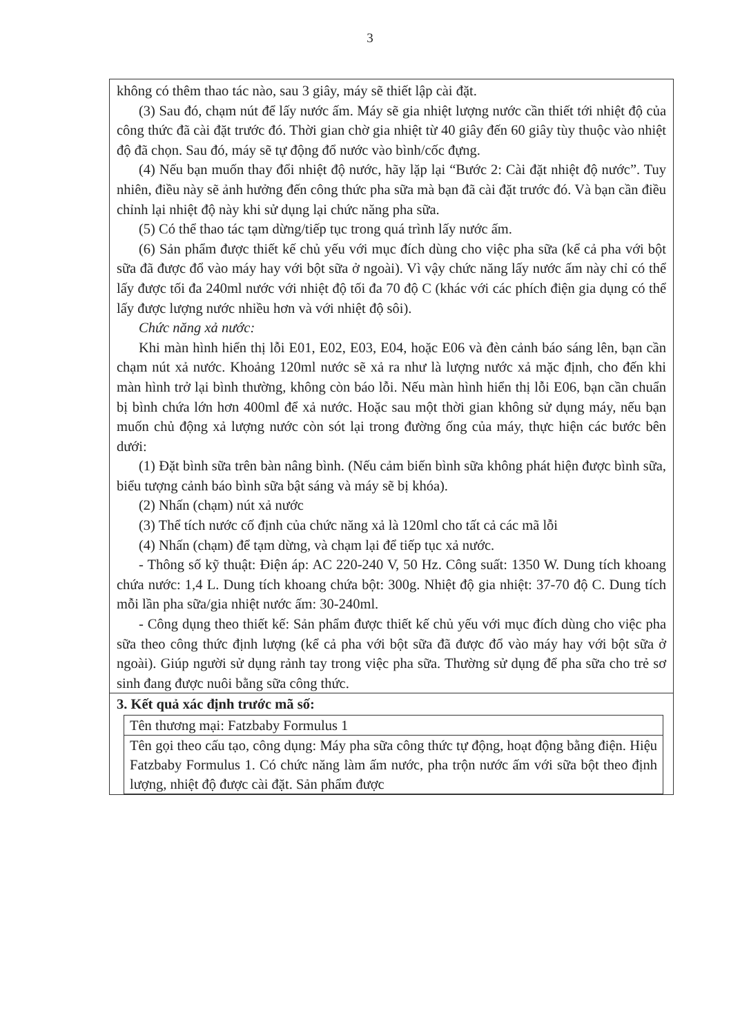3
không có thêm thao tác nào, sau 3 giây, máy sẽ thiết lập cài đặt.
(3) Sau đó, chạm nút để lấy nước ấm. Máy sẽ gia nhiệt lượng nước cần thiết tới nhiệt độ của công thức đã cài đặt trước đó. Thời gian chờ gia nhiệt từ 40 giây đến 60 giây tùy thuộc vào nhiệt độ đã chọn. Sau đó, máy sẽ tự động đổ nước vào bình/cốc đựng.
(4) Nếu bạn muốn thay đổi nhiệt độ nước, hãy lặp lại “Bước 2: Cài đặt nhiệt độ nước”. Tuy nhiên, điều này sẽ ảnh hưởng đến công thức pha sữa mà bạn đã cài đặt trước đó. Và bạn cần điều chỉnh lại nhiệt độ này khi sử dụng lại chức năng pha sữa.
(5) Có thể thao tác tạm dừng/tiếp tục trong quá trình lấy nước ấm.
(6) Sản phẩm được thiết kế chủ yếu với mục đích dùng cho việc pha sữa (kể cả pha với bột sữa đã được đổ vào máy hay với bột sữa ở ngoài). Vì vậy chức năng lấy nước ấm này chỉ có thể lấy được tối đa 240ml nước với nhiệt độ tối đa 70 độ C (khác với các phích điện gia dụng có thể lấy được lượng nước nhiều hơn và với nhiệt độ sôi).
Chức năng xả nước:
Khi màn hình hiển thị lỗi E01, E02, E03, E04, hoặc E06 và đèn cảnh báo sáng lên, bạn cần chạm nút xả nước. Khoảng 120ml nước sẽ xả ra như là lượng nước xả mặc định, cho đến khi màn hình trở lại bình thường, không còn báo lỗi. Nếu màn hình hiển thị lỗi E06, bạn cần chuẩn bị bình chứa lớn hơn 400ml để xả nước. Hoặc sau một thời gian không sử dụng máy, nếu bạn muốn chủ động xả lượng nước còn sót lại trong đường ống của máy, thực hiện các bước bên dưới:
(1) Đặt bình sữa trên bàn nâng bình. (Nếu cảm biến bình sữa không phát hiện được bình sữa, biểu tượng cảnh báo bình sữa bật sáng và máy sẽ bị khóa).
(2) Nhấn (chạm) nút xả nước
(3) Thể tích nước cố định của chức năng xả là 120ml cho tất cả các mã lỗi
(4) Nhấn (chạm) để tạm dừng, và chạm lại để tiếp tục xả nước.
- Thông số kỹ thuật: Điện áp: AC 220-240 V, 50 Hz. Công suất: 1350 W. Dung tích khoang chứa nước: 1,4 L. Dung tích khoang chứa bột: 300g. Nhiệt độ gia nhiệt: 37-70 độ C. Dung tích mỗi lần pha sữa/gia nhiệt nước ấm: 30-240ml.
- Công dụng theo thiết kế: Sản phẩm được thiết kế chủ yếu với mục đích dùng cho việc pha sữa theo công thức định lượng (kể cả pha với bột sữa đã được đổ vào máy hay với bột sữa ở ngoài). Giúp người sử dụng rảnh tay trong việc pha sữa. Thường sử dụng để pha sữa cho trẻ sơ sinh đang được nuôi bằng sữa công thức.
3. Kết quả xác định trước mã số:
| Tên thương mại: Fatzbaby Formulus 1 |
| Tên gọi theo cấu tạo, công dụng: Máy pha sữa công thức tự động, hoạt động bằng điện. Hiệu Fatzbaby Formulus 1. Có chức năng làm ấm nước, pha trộn nước ấm với sữa bột theo định lượng, nhiệt độ được cài đặt. Sản phẩm được |